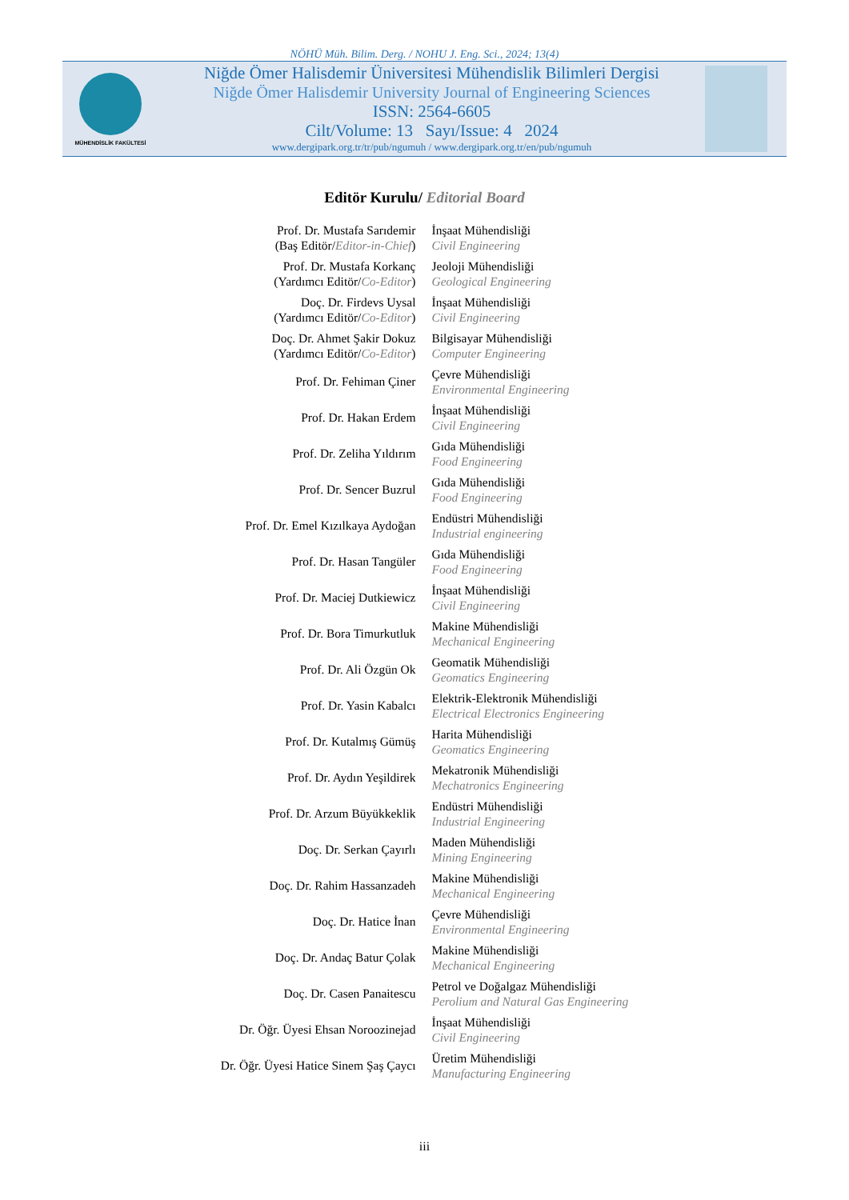NÖHÜ Müh. Bilim. Derg. / NOHU J. Eng. Sci., 2024; 13(4)
MÜHENDİSLİK FAKÜLTESİ
Niğde Ömer Halisdemir Üniversitesi Mühendislik Bilimleri Dergisi
Niğde Ömer Halisdemir University Journal of Engineering Sciences
ISSN: 2564-6605
Cilt/Volume: 13 Sayı/Issue: 4 2024
www.dergipark.org.tr/tr/pub/ngumuh / www.dergipark.org.tr/en/pub/ngumuh
Editör Kurulu/ Editorial Board
| Prof. Dr. Mustafa Sarıdemir (Baş Editör/ Editor-in-Chief ) | İnşaat Mühendisliği Civil Engineering |
| Prof. Dr. Mustafa Korkanç (Yardımcı Editör/ Co-Editor ) | Jeoloji Mühendisliği Geological Engineering |
| Doç. Dr. Firdevs Uysal (Yardımcı Editör/ Co-Editor ) | İnşaat Mühendisliği Civil Engineering |
| Doç. Dr. Ahmet Şakir Dokuz (Yardımcı Editör/ Co-Editor ) | Bilgisayar Mühendisliği Computer Engineering |
| Prof. Dr. Fehiman Çiner | Çevre Mühendisliği Environmental Engineering |
| Prof. Dr. Hakan Erdem | İnşaat Mühendisliği Civil Engineering |
| Prof. Dr. Zeliha Yıldırım | Gıda Mühendisliği Food Engineering |
| Prof. Dr. Sencer Buzrul | Gıda Mühendisliği Food Engineering |
| Prof. Dr. Emel Kızılkaya Aydoğan | Endüstri Mühendisliği Industrial engineering |
| Prof. Dr. Hasan Tangüler | Gıda Mühendisliği Food Engineering |
| Prof. Dr. Maciej Dutkiewicz | İnşaat Mühendisliği Civil Engineering |
| Prof. Dr. Bora Timurkutluk | Makine Mühendisliği Mechanical Engineering |
| Prof. Dr. Ali Özgün Ok | Geomatik Mühendisliği Geomatics Engineering |
| Prof. Dr. Yasin Kabalcı | Elektrik-Elektronik Mühendisliği Electrical Electronics Engineering |
| Prof. Dr. Kutalmış Gümüş | Harita Mühendisliği Geomatics Engineering |
| Prof. Dr. Aydın Yeşildirek | Mekatronik Mühendisliği Mechatronics Engineering |
| Prof. Dr. Arzum Büyükkeklik | Endüstri Mühendisliği Industrial Engineering |
| Doç. Dr. Serkan Çayırlı | Maden Mühendisliği Mining Engineering |
| Doç. Dr. Rahim Hassanzadeh | Makine Mühendisliği Mechanical Engineering |
| Doç. Dr. Hatice İnan | Çevre Mühendisliği Environmental Engineering |
| Doç. Dr. Andaç Batur Çolak | Makine Mühendisliği Mechanical Engineering |
| Doç. Dr. Casen Panaitescu | Petrol ve Doğalgaz Mühendisliği Perolium and Natural Gas Engineering |
| Dr. Öğr. Üyesi Ehsan Noroozinejad | İnşaat Mühendisliği Civil Engineering |
| Dr. Öğr. Üyesi Hatice Sinem Şaş Çaycı | Üretim Mühendisliği Manufacturing Engineering |
iii